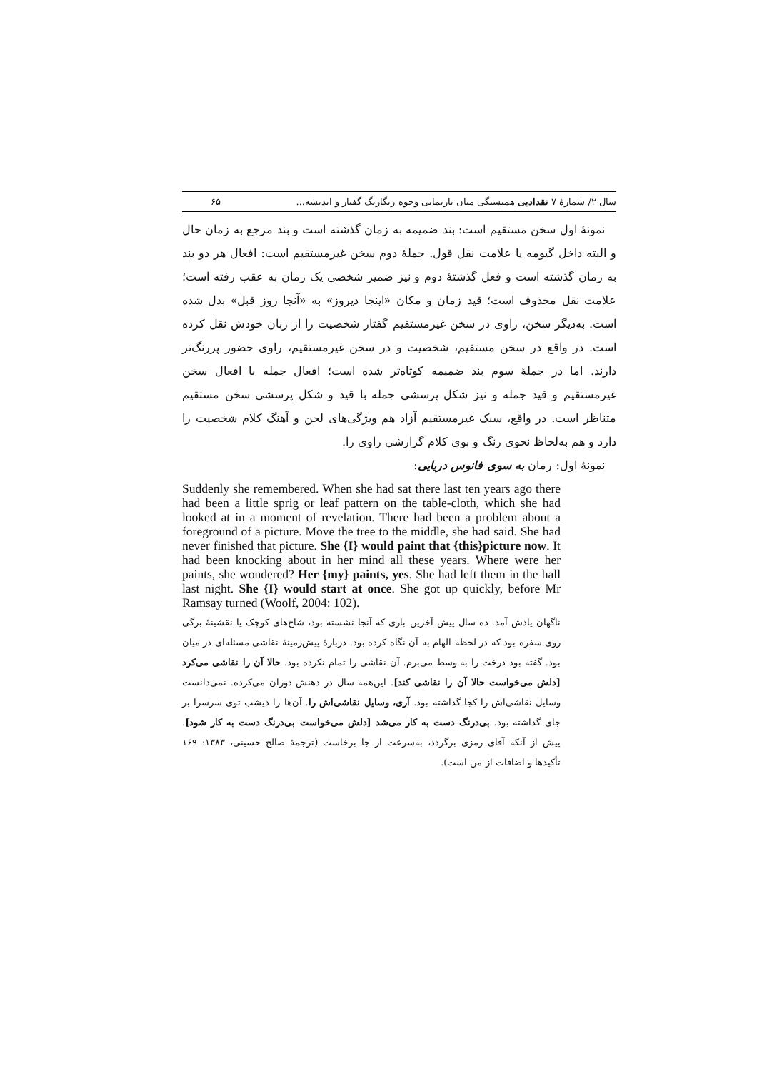سال ۲/ شمارهٔ ۷ نقدادبی همبستگی میان بازنمایی وجوه رنگارنگ گفتار و اندیشه... ۶۵
نمونهٔ اول سخن مستقیم است: بند ضمیمه به زمان گذشته است و بند مرجع به زمان حال و البته داخل گیومه یا علامت نقل قول. جملهٔ دوم سخن غیرمستقیم است: افعال هر دو بند به زمان گذشته است و فعل گذشتهٔ دوم و نیز ضمیر شخصی یک زمان به عقب رفته است؛ علامت نقل محذوف است؛ قید زمان و مکان «اینجا دیروز» به «آنجا روز قبل» بدل شده است. به‌دیگر سخن، راوی در سخن غیرمستقیم گفتار شخصیت را از زبان خودش نقل کرده است. در واقع در سخن مستقیم، شخصیت و در سخن غیرمستقیم، راوی حضور پررنگ‌تر دارند. اما در جملهٔ سوم بند ضمیمه کوتاه‌تر شده است؛ افعال جمله با افعال سخن غیرمستقیم و قید جمله و نیز شکل پرسشی جمله با قید و شکل پرسشی سخن مستقیم متناظر است. در واقع، سبک غیرمستقیم آزاد هم ویژگی‌های لحن و آهنگ کلام شخصیت را دارد و هم به‌لحاظ نحوی رنگ و بوی کلام گزارشی راوی را.
نمونهٔ اول: رمان به سوی فانوس دریایی:
Suddenly she remembered. When she had sat there last ten years ago there had been a little sprig or leaf pattern on the table-cloth, which she had looked at in a moment of revelation. There had been a problem about a foreground of a picture. Move the tree to the middle, she had said. She had never finished that picture. She {I} would paint that {this}picture now. It had been knocking about in her mind all these years. Where were her paints, she wondered? Her {my} paints, yes. She had left them in the hall last night. She {I} would start at once. She got up quickly, before Mr Ramsay turned (Woolf, 2004: 102).
ناگهان یادش آمد. ده سال پیش آخرین باری که آنجا نشسته بود، شاخ‌های کوچک یا نقشینهٔ برگی روی سفره بود که در لحظه الهام به آن نگاه کرده بود. دربارهٔ پیش‌زمینهٔ نقاشی مسئله‌ای در میان بود. گفته بود درخت را به وسط می‌برم. آن نقاشی را تمام نکرده بود. حالا آن را نقاشی می‌کرد [دلش می‌خواست حالا آن را نقاشی کند]. این‌همه سال در ذهنش دوران می‌کرده. نمی‌دانست وسایل نقاشی‌اش را کجا گذاشته بود. آری، وسایل نقاشی‌اش را. آن‌ها را دیشب توی سرسرا بر جای گذاشته بود. بی‌درنگ دست به کار می‌شد [دلش می‌خواست بی‌درنگ دست به کار شود]. پیش از آنکه آقای رمزی برگردد، به‌سرعت از جا برخاست (ترجمهٔ صالح حسینی، ۱۳۸۳: ۱۶۹ تأکیدها و اضافات از من است).